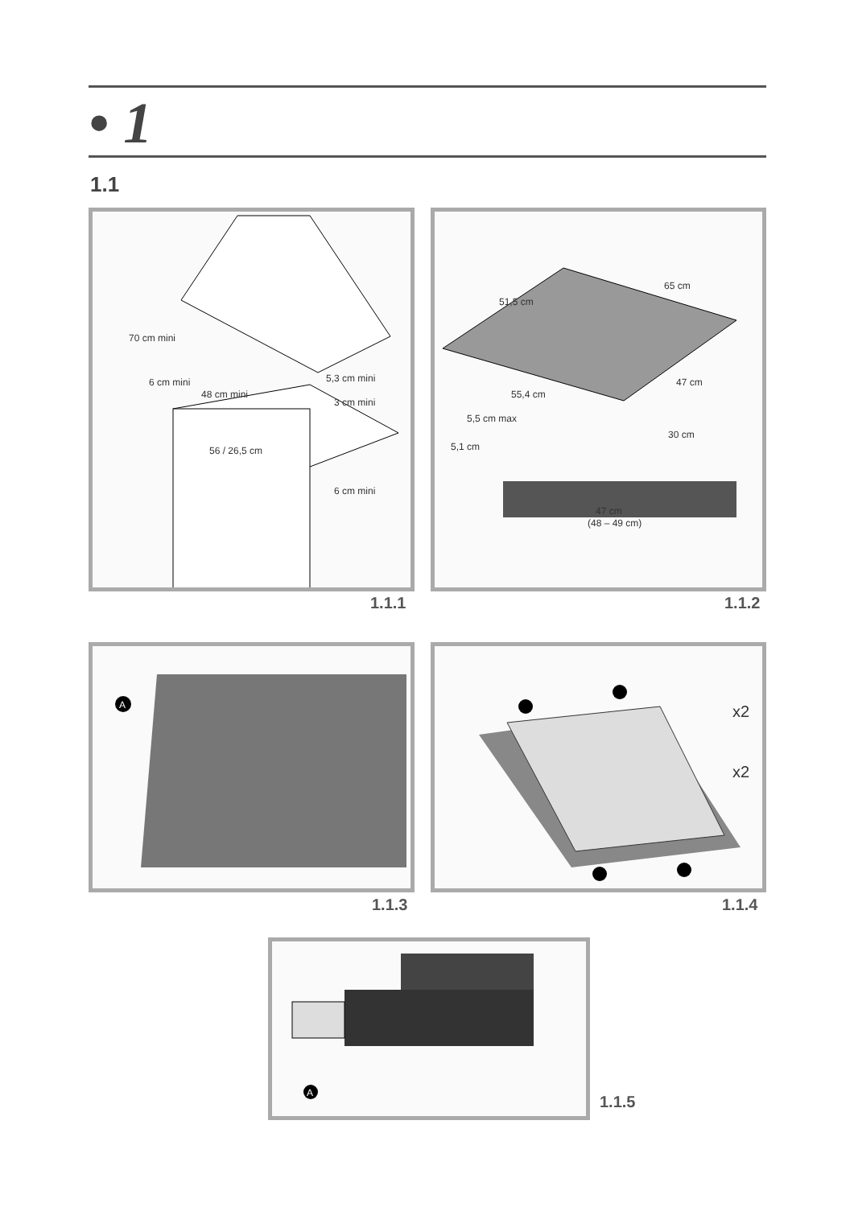• 1
1.1
70 cm mini
6 cm mini
48 cm mini
5,3 cm mini
3 cm mini
56 / 26,5 cm
6 cm mini
1.1.1
65 cm
51,5 cm
55,4 cm
47 cm
30 cm
5,1 cm
5,5 cm max
47 cm
(48 – 49 cm)
1.1.2
A
1.1.3
x2
x2
1.1.4
A
1.1.5